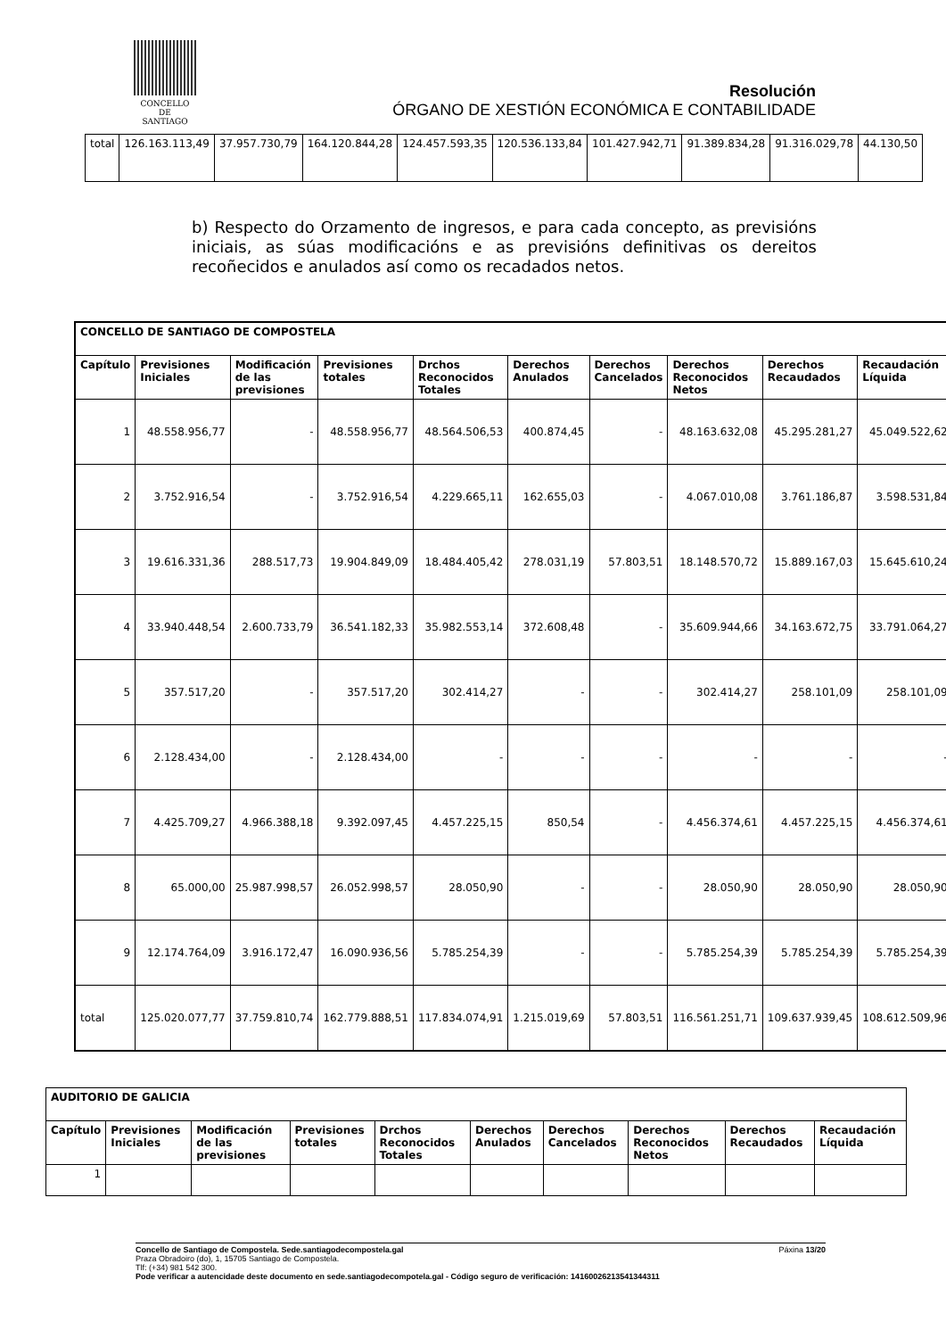CONCELLO DE
SANTIAGO
Resolución
ÓRGANO DE XESTIÓN ECONÓMICA E CONTABILIDADE
| total | 126.163.113,49 | 37.957.730,79 | 164.120.844,28 | 124.457.593,35 | 120.536.133,84 | 101.427.942,71 | 91.389.834,28 | 91.316.029,78 | 44.130,50 |
b) Respecto do Orzamento de ingresos, e para cada concepto, as previsións iniciais, as súas modificacións e as previsións definitivas os dereitos recoñecidos e anulados así como os recadados netos.
| CONCELLO DE SANTIAGO DE COMPOSTELA | | | | | | | | | |
| --- | --- | --- | --- | --- | --- | --- | --- | --- | --- |
| Capítulo | Previsiones Iniciales | Modificación de las previsiones | Previsiones totales | Drchos Reconocidos Totales | Derechos Anulados | Derechos Cancelados | Derechos Reconocidos Netos | Derechos Recaudados | Recaudación Líquida |
| 1 | 48.558.956,77 | - | 48.558.956,77 | 48.564.506,53 | 400.874,45 | - | 48.163.632,08 | 45.295.281,27 | 45.049.522,62 |
| 2 | 3.752.916,54 | - | 3.752.916,54 | 4.229.665,11 | 162.655,03 | - | 4.067.010,08 | 3.761.186,87 | 3.598.531,84 |
| 3 | 19.616.331,36 | 288.517,73 | 19.904.849,09 | 18.484.405,42 | 278.031,19 | 57.803,51 | 18.148.570,72 | 15.889.167,03 | 15.645.610,24 |
| 4 | 33.940.448,54 | 2.600.733,79 | 36.541.182,33 | 35.982.553,14 | 372.608,48 | - | 35.609.944,66 | 34.163.672,75 | 33.791.064,27 |
| 5 | 357.517,20 | - | 357.517,20 | 302.414,27 | - | - | 302.414,27 | 258.101,09 | 258.101,09 |
| 6 | 2.128.434,00 | - | 2.128.434,00 | - | - | - | - | - | - |
| 7 | 4.425.709,27 | 4.966.388,18 | 9.392.097,45 | 4.457.225,15 | 850,54 | - | 4.456.374,61 | 4.457.225,15 | 4.456.374,61 |
| 8 | 65.000,00 | 25.987.998,57 | 26.052.998,57 | 28.050,90 | - | - | 28.050,90 | 28.050,90 | 28.050,90 |
| 9 | 12.174.764,09 | 3.916.172,47 | 16.090.936,56 | 5.785.254,39 | - | - | 5.785.254,39 | 5.785.254,39 | 5.785.254,39 |
| total | 125.020.077,77 | 37.759.810,74 | 162.779.888,51 | 117.834.074,91 | 1.215.019,69 | 57.803,51 | 116.561.251,71 | 109.637.939,45 | 108.612.509,96 |
| AUDITORIO DE GALICIA | | | | | | | | | |
| --- | --- | --- | --- | --- | --- | --- | --- | --- | --- |
| Capítulo | Previsiones Iniciales | Modificación de las previsiones | Previsiones totales | Drchos Reconocidos Totales | Derechos Anulados | Derechos Cancelados | Derechos Reconocidos Netos | Derechos Recaudados | Recaudación Líquida |
| 1 | | | | | | | | | |
Concello de Santiago de Compostela. Sede.santiagodecompostela.gal Páxina 13/20
Praza Obradoiro (do), 1, 15705 Santiago de Compostela.
Tlf: (+34) 981 542 300.
Pode verificar a autencidade deste documento en sede.santiagodecompotela.gal - Código seguro de verificación: 14160026213541344311